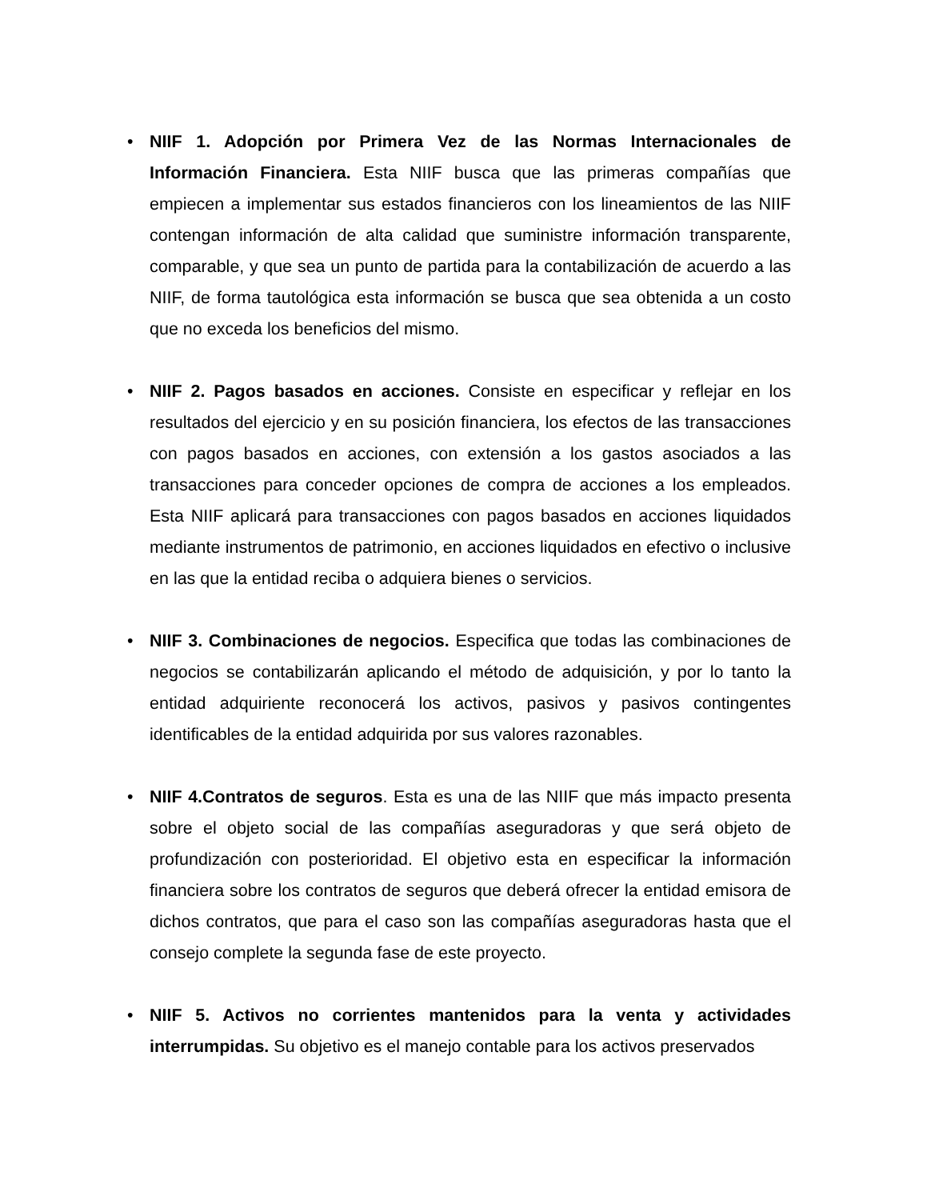•
NIIF 1. Adopción por Primera Vez de las Normas Internacionales de Información Financiera. Esta NIIF busca que las primeras compañías que empiecen a implementar sus estados financieros con los lineamientos de las NIIF contengan información de alta calidad que suministre información transparente, comparable, y que sea un punto de partida para la contabilización de acuerdo a las NIIF, de forma tautológica esta información se busca que sea obtenida a un costo que no exceda los beneficios del mismo.
•
NIIF 2. Pagos basados en acciones. Consiste en especificar y reflejar en los resultados del ejercicio y en su posición financiera, los efectos de las transacciones con pagos basados en acciones, con extensión a los gastos asociados a las transacciones para conceder opciones de compra de acciones a los empleados. Esta NIIF aplicará para transacciones con pagos basados en acciones liquidados mediante instrumentos de patrimonio, en acciones liquidados en efectivo o inclusive en las que la entidad reciba o adquiera bienes o servicios.
•
NIIF 3. Combinaciones de negocios. Especifica que todas las combinaciones de negocios se contabilizarán aplicando el método de adquisición, y por lo tanto la entidad adquiriente reconocerá los activos, pasivos y pasivos contingentes identificables de la entidad adquirida por sus valores razonables.
•
NIIF 4.Contratos de seguros. Esta es una de las NIIF que más impacto presenta sobre el objeto social de las compañías aseguradoras y que será objeto de profundización con posterioridad. El objetivo esta en especificar la información financiera sobre los contratos de seguros que deberá ofrecer la entidad emisora de dichos contratos, que para el caso son las compañías aseguradoras hasta que el consejo complete la segunda fase de este proyecto.
•
NIIF 5. Activos no corrientes mantenidos para la venta y actividades interrumpidas. Su objetivo es el manejo contable para los activos preservados